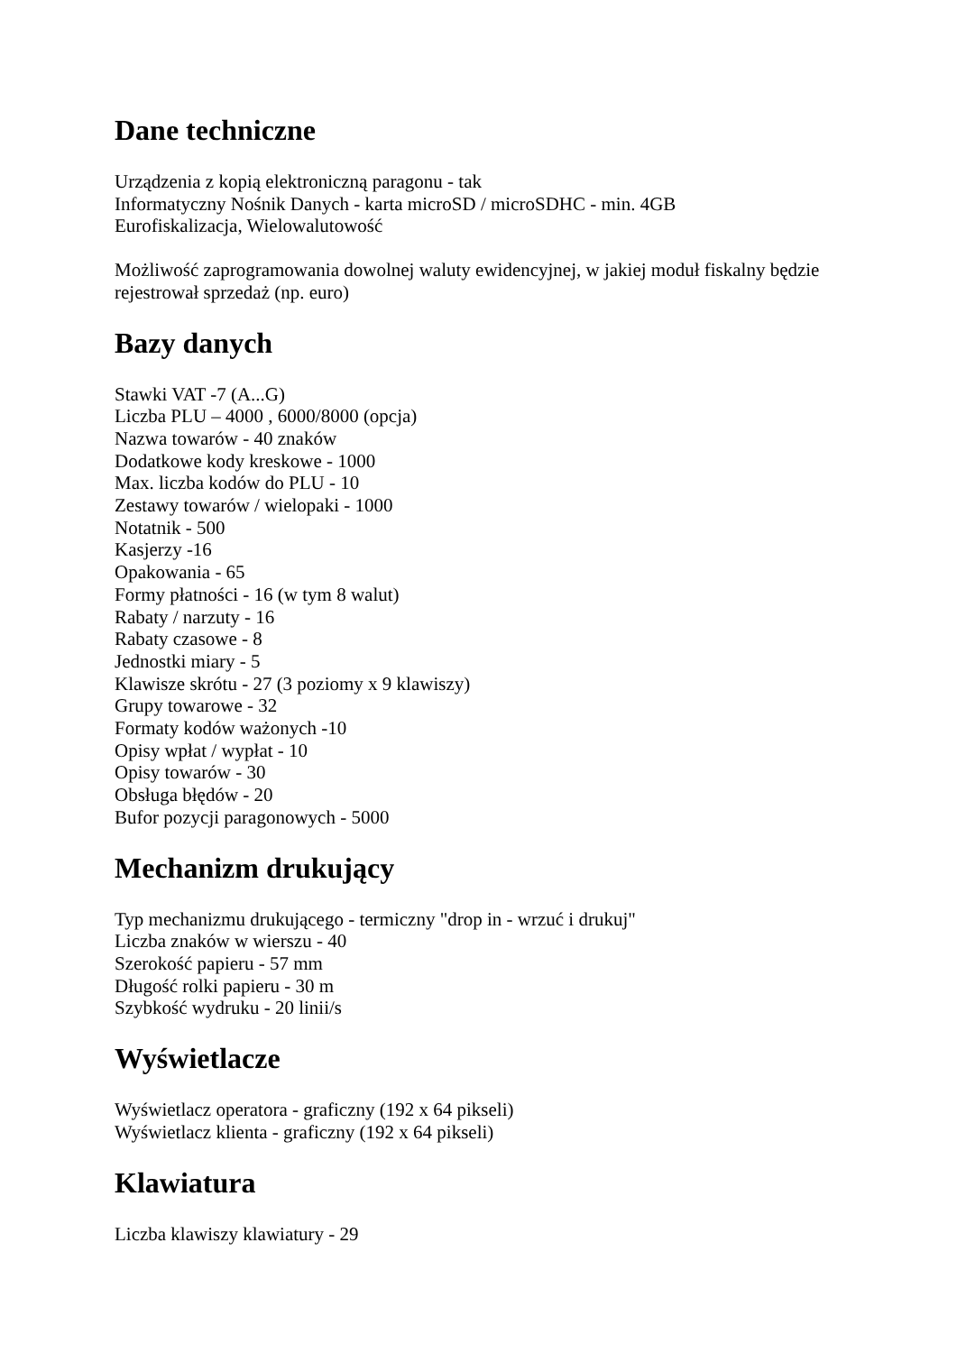Dane techniczne
Urządzenia z kopią elektroniczną paragonu - tak
Informatyczny Nośnik Danych - karta microSD / microSDHC - min. 4GB
Eurofiskalizacja, Wielowalutowość
Możliwość zaprogramowania dowolnej waluty ewidencyjnej, w jakiej moduł fiskalny będzie rejestrował sprzedaż (np. euro)
Bazy danych
Stawki VAT -7 (A...G)
Liczba PLU – 4000 , 6000/8000 (opcja)
Nazwa towarów - 40 znaków
Dodatkowe kody kreskowe - 1000
Max. liczba kodów do PLU - 10
Zestawy towarów / wielopaki - 1000
Notatnik - 500
Kasjerzy -16
Opakowania - 65
Formy płatności - 16 (w tym 8 walut)
Rabaty / narzuty - 16
Rabaty czasowe - 8
Jednostki miary - 5
Klawisze skrótu - 27 (3 poziomy x 9 klawiszy)
Grupy towarowe - 32
Formaty kodów ważonych -10
Opisy wpłat / wypłat - 10
Opisy towarów - 30
Obsługa błędów - 20
Bufor pozycji paragonowych - 5000
Mechanizm drukujący
Typ mechanizmu drukującego - termiczny "drop in - wrzuć i drukuj"
Liczba znaków w wierszu - 40
Szerokość papieru - 57 mm
Długość rolki papieru - 30 m
Szybkość wydruku - 20 linii/s
Wyświetlacze
Wyświetlacz operatora - graficzny (192 x 64 pikseli)
Wyświetlacz klienta - graficzny (192 x 64 pikseli)
Klawiatura
Liczba klawiszy klawiatury - 29